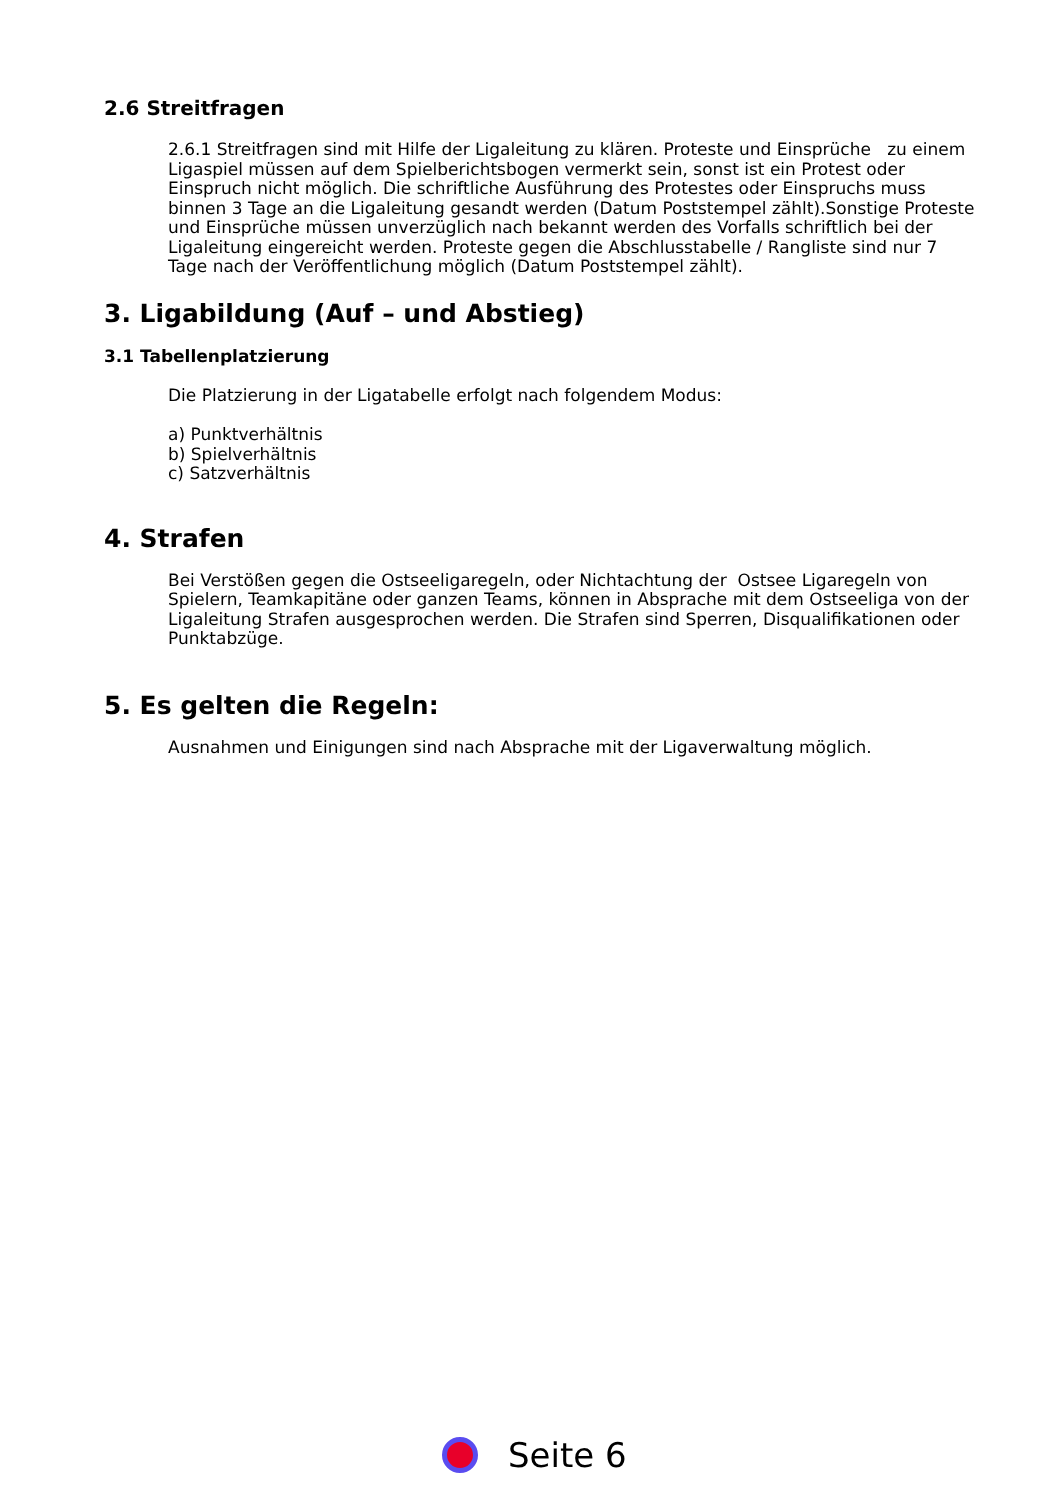2.6 Streitfragen
2.6.1 Streitfragen sind mit Hilfe der Ligaleitung zu klären. Proteste und Einsprüche zu einem Ligaspiel müssen auf dem Spielberichtsbogen vermerkt sein, sonst ist ein Protest oder Einspruch nicht möglich. Die schriftliche Ausführung des Protestes oder Einspruchs muss binnen 3 Tage an die Ligaleitung gesandt werden (Datum Poststempel zählt).Sonstige Proteste und Einsprüche müssen unverzüglich nach bekannt werden des Vorfalls schriftlich bei der Ligaleitung eingereicht werden. Proteste gegen die Abschlusstabelle / Rangliste sind nur 7 Tage nach der Veröffentlichung möglich (Datum Poststempel zählt).
3. Ligabildung (Auf – und Abstieg)
3.1 Tabellenplatzierung
Die Platzierung in der Ligatabelle erfolgt nach folgendem Modus:
a) Punktverhältnis
b) Spielverhältnis
c) Satzverhältnis
4. Strafen
Bei Verstößen gegen die Ostseeligaregeln, oder Nichtachtung der Ostsee Ligaregeln von Spielern, Teamkapitäne oder ganzen Teams, können in Absprache mit dem Ostseeliga von der Ligaleitung Strafen ausgesprochen werden. Die Strafen sind Sperren, Disqualifikationen oder Punktabzüge.
5. Es gelten die Regeln:
Ausnahmen und Einigungen sind nach Absprache mit der Ligaverwaltung möglich.
Seite 6